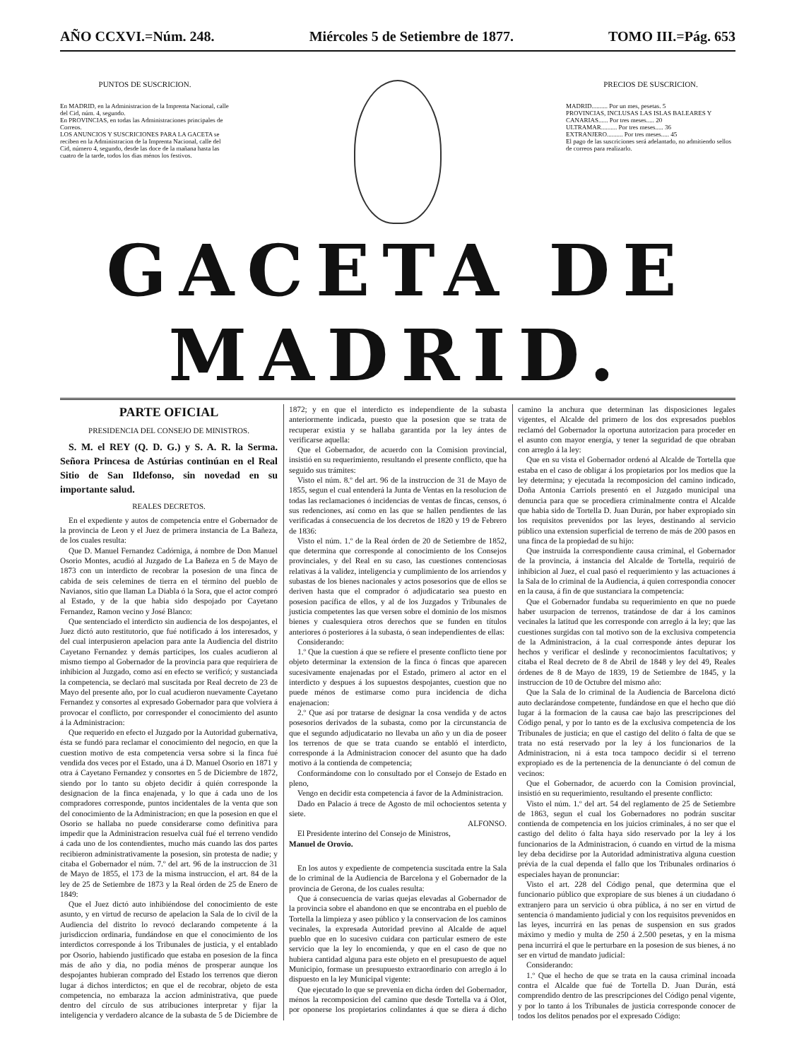AÑO CCXVI.=Núm. 248. Miércoles 5 de Setiembre de 1877. TOMO III.=Pág. 653
PUNTOS DE SUSCRICION.
En MADRID, en la Administracion de la Imprenta Nacional, calle del Cid, núm. 4, segundo.
En PROVINCIAS, en todas las Administraciones principales de Correos.
LOS ANUNCIOS Y SUSCRICIONES PARA LA GACETA se reciben en la Administracion de la Imprenta Nacional, calle del Cid, número 4, segundo, desde las doce de la mañana hasta las cuatro de la tarde, todos los dias ménos los festivos.
PRECIOS DE SUSCRICION.
MADRID.......... Por un mes, pesetas. 5
PROVINCIAS, INCLUSAS LAS ISLAS BALEARES Y CANARIAS...... Por tres meses..... 20
ULTRAMAR.......... Por tres meses..... 36
EXTRANJERO.......... Por tres meses..... 45
El pago de las suscriciones será adelantado, no admitiendo sellos de correos para realizarlo.
GACETA DE MADRID.
PARTE OFICIAL
PRESIDENCIA DEL CONSEJO DE MINISTROS.
S. M. el REY (Q. D. G.) y S. A. R. la Serma. Señora Princesa de Astúrias continúan en el Real Sitio de San Ildefonso, sin novedad en su importante salud.
REALES DECRETOS.
En el expediente y autos de competencia entre el Gobernador de la provincia de Leon y el Juez de primera instancia de La Bañeza, de los cuales resulta:
Que D. Manuel Fernandez Cadórniga, á nombre de Don Manuel Osorio Montes, acudió al Juzgado de La Bañeza en 5 de Mayo de 1873 con un interdicto de recobrar la posesion de una finca de cabida de seis celemines de tierra en el término del pueblo de Navianos, sitio que llaman La Diabla ó la Sora, que el actor compró al Estado, y de la que habia sido despojado por Cayetano Fernandez, Ramon vecino y José Blanco:
Que sentenciado el interdicto sin audiencia de los despojantes, el Juez dictó auto restitutorio, que fué notificado á los interesados, y del cual interpusieron apelacion para ante la Audiencia del distrito Cayetano Fernandez y demás partícipes, los cuales acudieron al mismo tiempo al Gobernador de la provincia para que requiriera de inhibicion al Juzgado, como así en efecto se verificó; y sustanciada la competencia, se declaró mal suscitada por Real decreto de 23 de Mayo del presente año, por lo cual acudieron nuevamente Cayetano Fernandez y consortes al expresado Gobernador para que volviera á provocar el conflicto, por corresponder el conocimiento del asunto á la Administracion:
Que requerido en efecto el Juzgado por la Autoridad gubernativa, ésta se fundó para reclamar el conocimiento del negocio, en que la cuestion motivo de esta competencia versa sobre si la finca fué vendida dos veces por el Estado, una á D. Manuel Osorio en 1871 y otra á Cayetano Fernandez y consortes en 5 de Diciembre de 1872, siendo por lo tanto su objeto decidir á quién corresponde la designacion de la finca enajenada, y lo que á cada uno de los compradores corresponde, puntos incidentales de la venta que son del conocimiento de la Administracion; en que la posesion en que el Osorio se hallaba no puede considerarse como definitiva para impedir que la Administracion resuelva cuál fué el terreno vendido á cada uno de los contendientes, mucho más cuando las dos partes recibieron administrativamente la posesion, sin protesta de nadie; y citaba el Gobernador el núm. 7.º del art. 96 de la instruccion de 31 de Mayo de 1855, el 173 de la misma instruccion, el art. 84 de la ley de 25 de Setiembre de 1873 y la Real órden de 25 de Enero de 1849:
Que el Juez dictó auto inhibiéndose del conocimiento de este asunto, y en virtud de recurso de apelacion la Sala de lo civil de la Audiencia del distrito lo revocó declarando competente á la jurisdiccion ordinaria, fundándose en que el conocimiento de los interdictos corresponde á los Tribunales de justicia, y el entablado por Osorio, habiendo justificado que estaba en posesion de la finca más de año y dia, no podia ménos de prosperar aunque los despojantes hubieran comprado del Estado los terrenos que dieron lugar á dichos interdictos; en que el de recobrar, objeto de esta competencia, no embaraza la accion administrativa, que puede dentro del círculo de sus atribuciones interpretar y fijar la inteligencia y verdadero alcance de la subasta de 5 de Diciembre de 1872; y en que el interdicto es independiente de la subasta anteriormente indicada, puesto que la posesion que se trata de recuperar existia y se hallaba garantida por la ley ántes de verificarse aquella:
Que el Gobernador, de acuerdo con la Comision provincial, insistió en su requerimiento, resultando el presente conflicto, que ha seguido sus trámites:
Visto el núm. 8.º del art. 96 de la instruccion de 31 de Mayo de 1855, segun el cual entenderá la Junta de Ventas en la resolucion de todas las reclamaciones ó incidencias de ventas de fincas, censos, ó sus redenciones, así como en las que se hallen pendientes de las verificadas á consecuencia de los decretos de 1820 y 19 de Febrero de 1836:
Visto el núm. 1.º de la Real órden de 20 de Setiembre de 1852, que determina que corresponde al conocimiento de los Consejos provinciales, y del Real en su caso, las cuestiones contenciosas relativas á la validez, inteligencia y cumplimiento de los arriendos y subastas de los bienes nacionales y actos posesorios que de ellos se deriven hasta que el comprador ó adjudicatario sea puesto en posesion pacífica de ellos, y al de los Juzgados y Tribunales de justicia competentes las que versen sobre el dominio de los mismos bienes y cualesquiera otros derechos que se funden en títulos anteriores ó posteriores á la subasta, ó sean independientes de ellas:
Considerando:
1.º Que la cuestion á que se refiere el presente conflicto tiene por objeto determinar la extension de la finca ó fincas que aparecen sucesivamente enajenadas por el Estado, primero al actor en el interdicto y despues á los supuestos despojantes, cuestion que no puede ménos de estimarse como pura incidencia de dicha enajenacion:
2.º Que así por tratarse de designar la cosa vendida y de actos posesorios derivados de la subasta, como por la circunstancia de que el segundo adjudicatario no llevaba un año y un dia de poseer los terrenos de que se trata cuando se entabló el interdicto, corresponde á la Administracion conocer del asunto que ha dado motivo á la contienda de competencia;
Conformándome con lo consultado por el Consejo de Estado en pleno,
Vengo en decidir esta competencia á favor de la Administracion.
Dado en Palacio á trece de Agosto de mil ochocientos setenta y siete.
ALFONSO.
El Presidente interino del Consejo de Ministros,
Manuel de Orovio.
En los autos y expediente de competencia suscitada entre la Sala de lo criminal de la Audiencia de Barcelona y el Gobernador de la provincia de Gerona, de los cuales resulta:
Que á consecuencia de varias quejas elevadas al Gobernador de la provincia sobre el abandono en que se encontraba en el pueblo de Tortella la limpieza y aseo público y la conservacion de los caminos vecinales, la expresada Autoridad previno al Alcalde de aquel pueblo que en lo sucesivo cuidara con particular esmero de este servicio que la ley lo encomienda, y que en el caso de que no hubiera cantidad alguna para este objeto en el presupuesto de aquel Municipio, formase un presupuesto extraordinario con arreglo á lo dispuesto en la ley Municipal vigente:
Que ejecutado lo que se prevenia en dicha órden del Gobernador, ménos la recomposicion del camino que desde Tortella va á Olot, por oponerse los propietarios colindantes á que se diera á dicho camino la anchura que determinan las disposiciones legales vigentes, el Alcalde del primero de los dos expresados pueblos reclamó del Gobernador la oportuna autorizacion para proceder en el asunto con mayor energía, y tener la seguridad de que obraban con arreglo á la ley:
Que en su vista el Gobernador ordenó al Alcalde de Tortella que estaba en el caso de obligar á los propietarios por los medios que la ley determina; y ejecutada la recomposicion del camino indicado, Doña Antonia Carriols presentó en el Juzgado municipal una denuncia para que se procediera criminalmente contra el Alcalde que habia sido de Tortella D. Juan Durán, por haber expropiado sin los requisitos prevenidos por las leyes, destinando al servicio público una extension superficial de terreno de más de 200 pasos en una finca de la propiedad de su hijo:
Que instruida la correspondiente causa criminal, el Gobernador de la provincia, á instancia del Alcalde de Tortella, requirió de inhibicion al Juez, el cual pasó el requerimiento y las actuaciones á la Sala de lo criminal de la Audiencia, á quien correspondia conocer en la causa, á fin de que sustanciara la competencia:
Que el Gobernador fundaba su requerimiento en que no puede haber usurpacion de terrenos, tratándose de dar á los caminos vecinales la latitud que les corresponde con arreglo á la ley; que las cuestiones surgidas con tal motivo son de la exclusiva competencia de la Administracion, á la cual corresponde ántes depurar los hechos y verificar el deslinde y reconocimientos facultativos; y citaba el Real decreto de 8 de Abril de 1848 y ley del 49, Reales órdenes de 8 de Mayo de 1839, 19 de Setiembre de 1845, y la instruccion de 10 de Octubre del mismo año:
Que la Sala de lo criminal de la Audiencia de Barcelona dictó auto declarándose competente, fundándose en que el hecho que dió lugar á la formacion de la causa cae bajo las prescripciones del Código penal, y por lo tanto es de la exclusiva competencia de los Tribunales de justicia; en que el castigo del delito ó falta de que se trata no está reservado por la ley á los funcionarios de la Administracion, ni á esta toca tampoco decidir si el terreno expropiado es de la pertenencia de la denunciante ó del comun de vecinos:
Que el Gobernador, de acuerdo con la Comision provincial, insistió en su requerimiento, resultando el presente conflicto:
Visto el núm. 1.º del art. 54 del reglamento de 25 de Setiembre de 1863, segun el cual los Gobernadores no podrán suscitar contienda de competencia en los juicios criminales, á no ser que el castigo del delito ó falta haya sido reservado por la ley á los funcionarios de la Administracion, ó cuando en virtud de la misma ley deba decidirse por la Autoridad administrativa alguna cuestion prévia de la cual dependa el fallo que los Tribunales ordinarios ó especiales hayan de pronunciar:
Visto el art. 228 del Código penal, que determina que el funcionario público que expropiare de sus bienes á un ciudadano ó extranjero para un servicio ú obra pública, á no ser en virtud de sentencia ó mandamiento judicial y con los requisitos prevenidos en las leyes, incurrirá en las penas de suspension en sus grados máximo y medio y multa de 250 á 2.500 pesetas, y en la misma pena incurrirá el que le perturbare en la posesion de sus bienes, á no ser en virtud de mandato judicial:
Considerando:
1.º Que el hecho de que se trata en la causa criminal incoada contra el Alcalde que fué de Tortella D. Juan Durán, está comprendido dentro de las prescripciones del Código penal vigente, y por lo tanto á los Tribunales de justicia corresponde conocer de todos los delitos penados por el expresado Código: